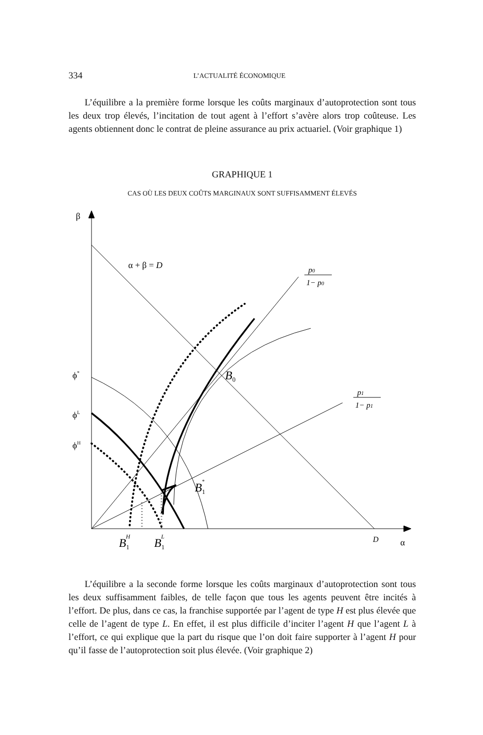334 L’ACTUALITÉ ÉCONOMIQUE
L’équilibre a la première forme lorsque les coûts marginaux d’autoprotection sont tous les deux trop élevés, l’incitation de tout agent à l’effort s’avère alors trop coûteuse. Les agents obtiennent donc le contrat de pleine assurance au prix actuariel. (Voir graphique 1)
GRAPHIQUE 1
CAS OÙ LES DEUX COÛTS MARGINAUX SONT SUFFISAMMENT ÉLEVÉS
β
α + β = D
p0
1− p0
p1
1− p1
ϕ*
ϕL
ϕH
B0
B1*
B1H
B1L
D
α
L’équilibre a la seconde forme lorsque les coûts marginaux d’autoprotection sont tous les deux suffisamment faibles, de telle façon que tous les agents peuvent être incités à l’effort. De plus, dans ce cas, la franchise supportée par l’agent de type H est plus élevée que celle de l’agent de type L. En effet, il est plus difficile d’inciter l’agent H que l’agent L à l’effort, ce qui explique que la part du risque que l’on doit faire supporter à l’agent H pour qu’il fasse de l’autoprotection soit plus élevée. (Voir graphique 2)